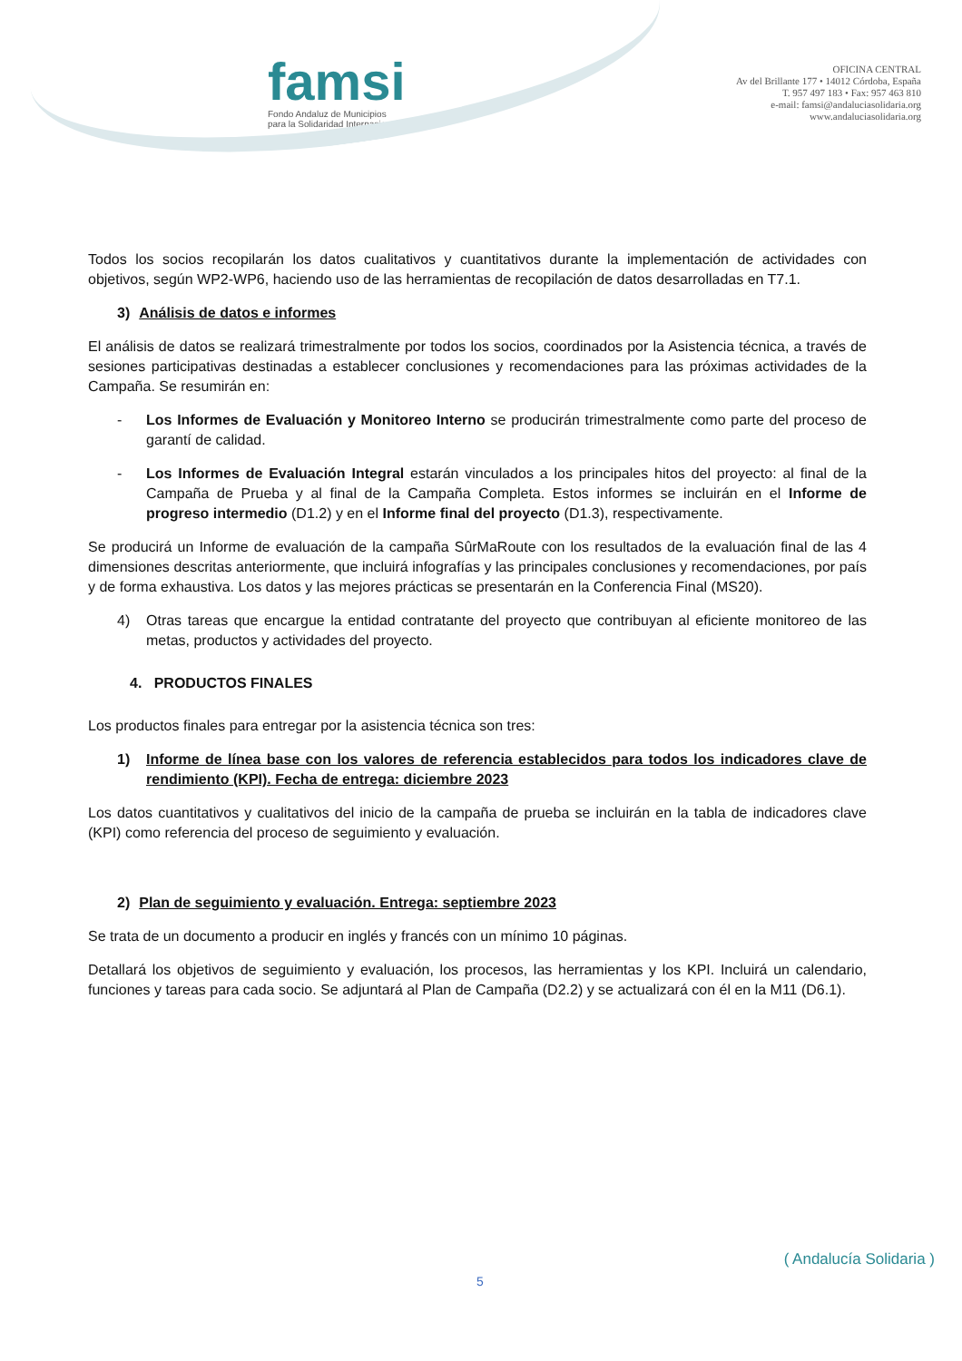famsi
Fondo Andaluz de Municipios
para la Solidaridad Internacional
OFICINA CENTRAL
Av del Brillante 177 • 14012 Córdoba, España
T. 957 497 183 • Fax: 957 463 810
e-mail: famsi@andaluciasolidaria.org
www.andaluciasolidaria.org
Todos los socios recopilarán los datos cualitativos y cuantitativos durante la implementación de actividades con objetivos, según WP2-WP6, haciendo uso de las herramientas de recopilación de datos desarrolladas en T7.1.
3) Análisis de datos e informes
El análisis de datos se realizará trimestralmente por todos los socios, coordinados por la Asistencia técnica, a través de sesiones participativas destinadas a establecer conclusiones y recomendaciones para las próximas actividades de la Campaña. Se resumirán en:
- Los Informes de Evaluación y Monitoreo Interno se producirán trimestralmente como parte del proceso de garantí de calidad.
- Los Informes de Evaluación Integral estarán vinculados a los principales hitos del proyecto: al final de la Campaña de Prueba y al final de la Campaña Completa. Estos informes se incluirán en el Informe de progreso intermedio (D1.2) y en el Informe final del proyecto (D1.3), respectivamente.
Se producirá un Informe de evaluación de la campaña SûrMaRoute con los resultados de la evaluación final de las 4 dimensiones descritas anteriormente, que incluirá infografías y las principales conclusiones y recomendaciones, por país y de forma exhaustiva. Los datos y las mejores prácticas se presentarán en la Conferencia Final (MS20).
4) Otras tareas que encargue la entidad contratante del proyecto que contribuyan al eficiente monitoreo de las metas, productos y actividades del proyecto.
4. PRODUCTOS FINALES
Los productos finales para entregar por la asistencia técnica son tres:
1) Informe de línea base con los valores de referencia establecidos para todos los indicadores clave de rendimiento (KPI). Fecha de entrega: diciembre 2023
Los datos cuantitativos y cualitativos del inicio de la campaña de prueba se incluirán en la tabla de indicadores clave (KPI) como referencia del proceso de seguimiento y evaluación.
2) Plan de seguimiento y evaluación. Entrega: septiembre 2023
Se trata de un documento a producir en inglés y francés con un mínimo 10 páginas.
Detallará los objetivos de seguimiento y evaluación, los procesos, las herramientas y los KPI. Incluirá un calendario, funciones y tareas para cada socio. Se adjuntará al Plan de Campaña (D2.2) y se actualizará con él en la M11 (D6.1).
( Andalucía Solidaria )
5